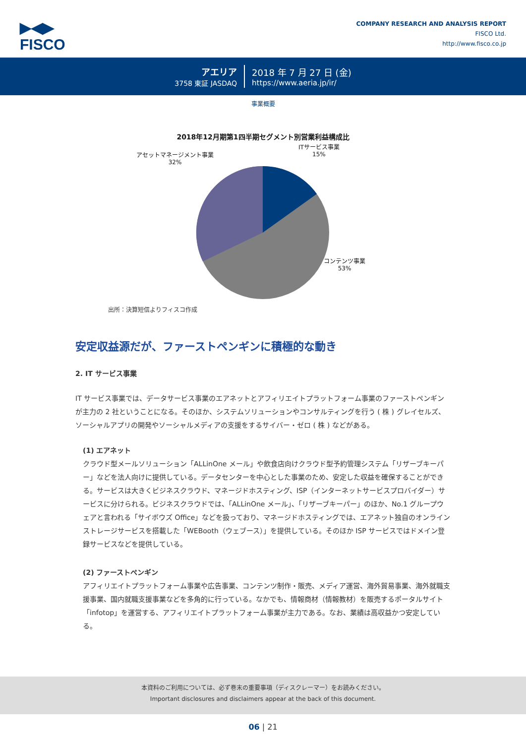▶◀▶
FISCO
COMPANY RESEARCH AND ANALYSIS REPORT
FISCO Ltd.
http://www.fisco.co.jp
アエリア
3758 東証 JASDAQ
2018 年 7 月 27 日 (金)
https://www.aeria.jp/ir/
事業概要
2018年12月期第1四半期セグメント別営業利益構成比
アセットマネージメント事業
32%
ITサービス事業
15%
コンテンツ事業
53%
出所：決算短信よりフィスコ作成
安定収益源だが、ファーストペンギンに積極的な動き
2. IT サービス事業
IT サービス事業では、データサービス事業のエアネットとアフィリエイトプラットフォーム事業のファーストペンギンが主力の 2 社ということになる。そのほか、システムソリューションやコンサルティングを行う ( 株 ) グレイセルズ、ソーシャルアプリの開発やソーシャルメディアの支援をするサイバー・ゼロ ( 株 ) などがある。
(1) エアネット
クラウド型メールソリューション「ALLinOne メール」や飲食店向けクラウド型予約管理システム「リザーブキーパー」などを法人向けに提供している。データセンターを中心とした事業のため、安定した収益を確保することができる。サービスは大きくビジネスクラウド、マネージドホスティング、ISP（インターネットサービスプロバイダー）サービスに分けられる。ビジネスクラウドでは、「ALLinOne メール」、「リザーブキーパー」のほか、No.1 グループウェアと言われる「サイボウズ Office」などを扱っており、マネージドホスティングでは、エアネット独自のオンラインストレージサービスを搭載した「WEBooth（ウェブース）」を提供している。そのほか ISP サービスではドメイン登録サービスなどを提供している。
(2) ファーストペンギン
アフィリエイトプラットフォーム事業や広告事業、コンテンツ制作・販売、メディア運営、海外貿易事業、海外就職支援事業、国内就職支援事業などを多角的に行っている。なかでも、情報商材（情報教材）を販売するポータルサイト「infotop」を運営する、アフィリエイトプラットフォーム事業が主力である。なお、業績は高収益かつ安定している。
本資料のご利用については、必ず巻末の重要事項（ディスクレーマー）をお読みください。
Important disclosures and disclaimers appear at the back of this document.
06 | 21